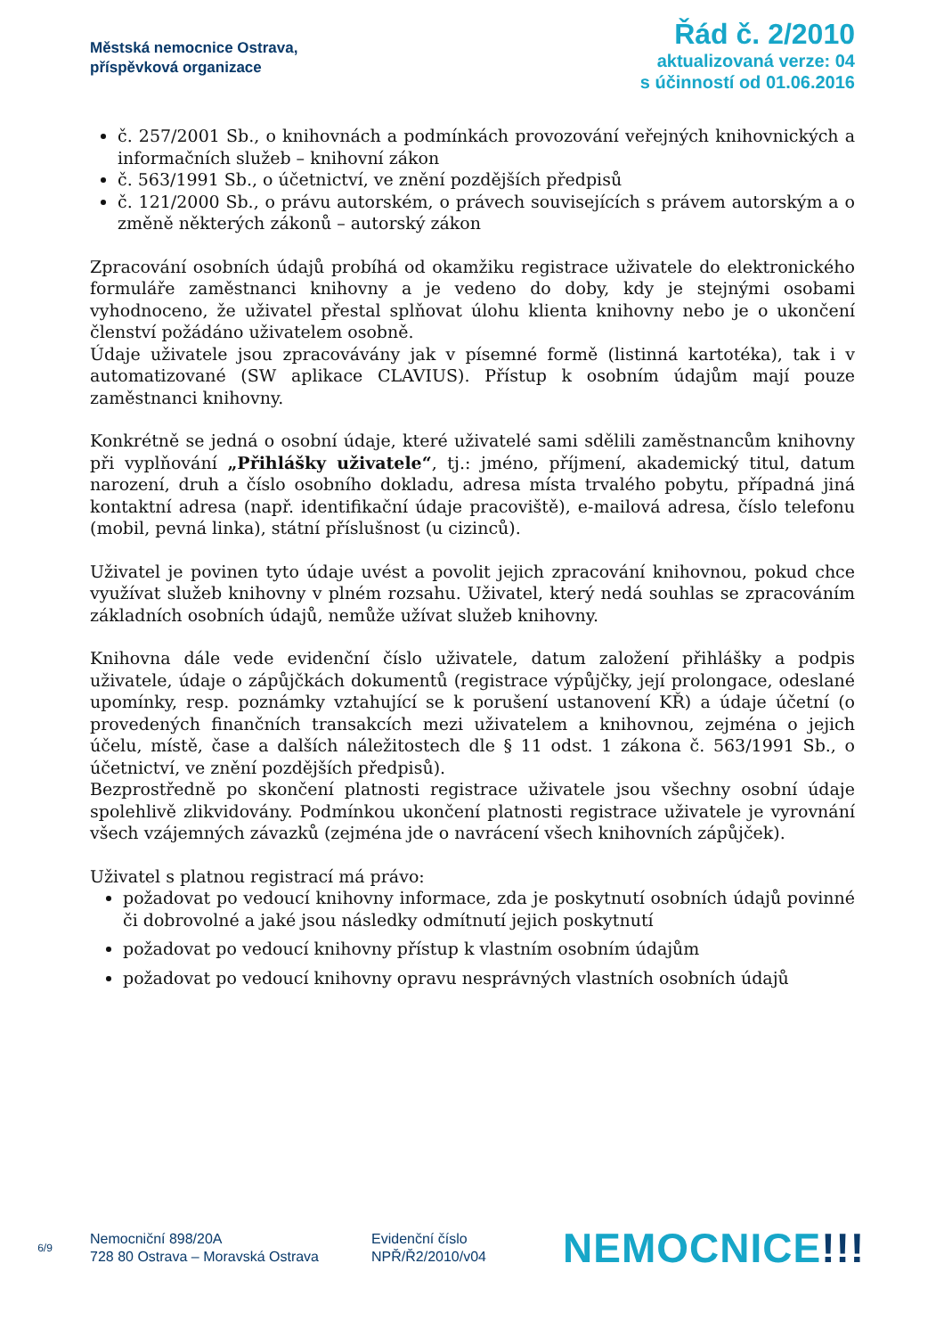Městská nemocnice Ostrava,
příspěvková organizace
Řád č. 2/2010
aktualizovaná verze: 04
s účinností od 01.06.2016
č. 257/2001 Sb., o knihovnách a podmínkách provozování veřejných knihovnických a informačních služeb – knihovní zákon
č. 563/1991 Sb., o účetnictví, ve znění pozdějších předpisů
č. 121/2000 Sb., o právu autorském, o právech souvisejících s právem autorským a o změně některých zákonů – autorský zákon
Zpracování osobních údajů probíhá od okamžiku registrace uživatele do elektronického formuláře zaměstnanci knihovny a je vedeno do doby, kdy je stejnými osobami vyhodnoceno, že uživatel přestal splňovat úlohu klienta knihovny nebo je o ukončení členství požádáno uživatelem osobně.
Údaje uživatele jsou zpracovávány jak v písemné formě (listinná kartotéka), tak i v automatizované (SW aplikace CLAVIUS). Přístup k osobním údajům mají pouze zaměstnanci knihovny.
Konkrétně se jedná o osobní údaje, které uživatelé sami sdělili zaměstnancům knihovny při vyplňování „Přihlášky uživatele“, tj.: jméno, příjmení, akademický titul, datum narození, druh a číslo osobního dokladu, adresa místa trvalého pobytu, případná jiná kontaktní adresa (např. identifikační údaje pracoviště), e-mailová adresa, číslo telefonu (mobil, pevná linka), státní příslušnost (u cizinců).
Uživatel je povinen tyto údaje uvést a povolit jejich zpracování knihovnou, pokud chce využívat služeb knihovny v plném rozsahu. Uživatel, který nedá souhlas se zpracováním základních osobních údajů, nemůže užívat služeb knihovny.
Knihovna dále vede evidenční číslo uživatele, datum založení přihlášky a podpis uživatele, údaje o zápůjčkách dokumentů (registrace výpůjčky, její prolongace, odeslané upomínky, resp. poznámky vztahující se k porušení ustanovení KŘ) a údaje účetní (o provedených finančních transakcích mezi uživatelem a knihovnou, zejména o jejich účelu, místě, čase a dalších náležitostech dle § 11 odst. 1 zákona č. 563/1991 Sb., o účetnictví, ve znění pozdějších předpisů).
Bezprostředně po skončení platnosti registrace uživatele jsou všechny osobní údaje spolehlivě zlikvidovány. Podmínkou ukončení platnosti registrace uživatele je vyrovnání všech vzájemných závazků (zejména jde o navrácení všech knihovních zápůjček).
Uživatel s platnou registrací má právo:
požadovat po vedoucí knihovny informace, zda je poskytnutí osobních údajů povinné či dobrovolné a jaké jsou následky odmítnutí jejich poskytnutí
požadovat po vedoucí knihovny přístup k vlastním osobním údajům
požadovat po vedoucí knihovny opravu nesprávných vlastních osobních údajů
6/9
Nemocniční 898/20A
728 80 Ostrava – Moravská Ostrava
Evidenční číslo
NPŘ/Ř2/2010/v04
NEMOCNICE!!!